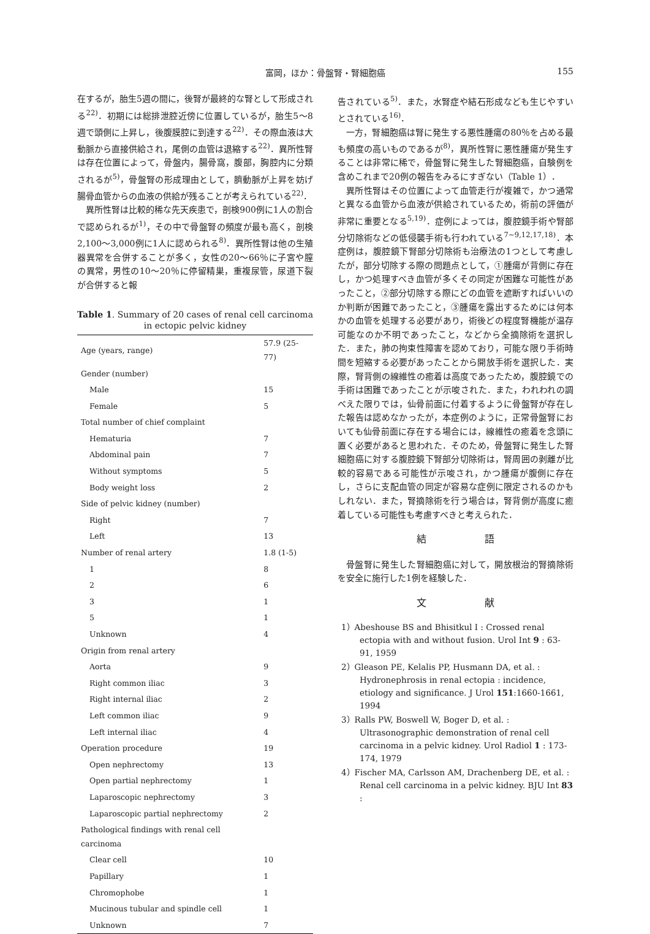富岡，ほか：骨盤腎・腎細胞癌
155
在するが，胎生5週の間に，後腎が最終的な腎として形成される<sup>22)</sup>．初期には総排泄腔近傍に位置しているが，胎生5～8週で頭側に上昇し，後腹膜腔に到達する<sup>22)</sup>．その際血液は大動脈から直接供給され，尾側の血管は退縮する<sup>22)</sup>．異所性腎は存在位置によって，骨盤内，腸骨窩，腹部，胸腔内に分類されるが<sup>5)</sup>，骨盤腎の形成理由として，臍動脈が上昇を妨げ腸骨血管からの血液の供給が残ることが考えられている<sup>22)</sup>．
異所性腎は比較的稀な先天疾患で，剖検900例に1人の割合で認められるが<sup>1)</sup>，その中で骨盤腎の頻度が最も高く，剖検2,100～3,000例に1人に認められる<sup>8)</sup>．異所性腎は他の生殖器異常を合併することが多く，女性の20～66％に子宮や膣の異常，男性の10～20％に停留精巣，重複尿管，尿道下裂が合併すると報
Table 1. Summary of 20 cases of renal cell carcinoma in ectopic pelvic kidney
| Age (years, range) | 57.9 (25-77) |
| Gender (number) | |
| Male | 15 |
| Female | 5 |
| Total number of chief complaint | |
| Hematuria | 7 |
| Abdominal pain | 7 |
| Without symptoms | 5 |
| Body weight loss | 2 |
| Side of pelvic kidney (number) | |
| Right | 7 |
| Left | 13 |
| Number of renal artery | 1.8 (1-5) |
| 1 | 8 |
| 2 | 6 |
| 3 | 1 |
| 5 | 1 |
| Unknown | 4 |
| Origin from renal artery | |
| Aorta | 9 |
| Right common iliac | 3 |
| Right internal iliac | 2 |
| Left common iliac | 9 |
| Left internal iliac | 4 |
| Operation procedure | 19 |
| Open nephrectomy | 13 |
| Open partial nephrectomy | 1 |
| Laparoscopic nephrectomy | 3 |
| Laparoscopic partial nephrectomy | 2 |
| Pathological findings with renal cell carcinoma | |
| Clear cell | 10 |
| Papillary | 1 |
| Chromophobe | 1 |
| Mucinous tubular and spindle cell | 1 |
| Unknown | 7 |
告されている<sup>5)</sup>．また，水腎症や結石形成なども生じやすいとされている<sup>16)</sup>．
一方，腎細胞癌は腎に発生する悪性腫瘍の80％を占める最も頻度の高いものであるが<sup>8)</sup>，異所性腎に悪性腫瘍が発生することは非常に稀で，骨盤腎に発生した腎細胞癌，自験例を含めこれまで20例の報告をみるにすぎない（Table 1）．
異所性腎はその位置によって血管走行が複雑で，かつ通常と異なる血管から血液が供給されているため，術前の評価が非常に重要となる<sup>5,19)</sup>．症例によっては，腹腔鏡手術や腎部分切除術などの低侵襲手術も行われている<sup>7~9,12,17,18)</sup>．本症例は，腹腔鏡下腎部分切除術も治療法の1つとして考慮したが，部分切除する際の問題点として，①腫瘍が背側に存在し，かつ処理すべき血管が多くその同定が困難な可能性があったこと，②部分切除する際にどの血管を遮断すればいいのか判断が困難であったこと，③腫瘍を露出するためには何本かの血管を処理する必要があり，術後どの程度腎機能が温存可能なのか不明であったこと，などから全摘除術を選択した．また，肺の拘束性障害を認めており，可能な限り手術時間を短縮する必要があったことから開放手術を選択した．実際，腎背側の線維性の癒着は高度であったため，腹腔鏡での手術は困難であったことが示唆された．また，われわれの調べえた限りでは，仙骨前面に付着するように骨盤腎が存在した報告は認めなかったが，本症例のように，正常骨盤腎においても仙骨前面に存在する場合には，線維性の癒着を念頭に置く必要があると思われた．そのため，骨盤腎に発生した腎細胞癌に対する腹腔鏡下腎部分切除術は，腎周囲の剥離が比較的容易である可能性が示唆され，かつ腫瘍が腹側に存在し，さらに支配血管の同定が容易な症例に限定されるのかもしれない．また，腎摘除術を行う場合は，腎背側が高度に癒着している可能性も考慮すべきと考えられた．
結 語
骨盤腎に発生した腎細胞癌に対して，開放根治的腎摘除術を安全に施行した1例を経験した．
文 献
1）Abeshouse BS and Bhisitkul I : Crossed renal ectopia with and without fusion. Urol Int 9 : 63-91, 1959
2）Gleason PE, Kelalis PP, Husmann DA, et al. : Hydronephrosis in renal ectopia : incidence, etiology and significance. J Urol 151:1660-1661, 1994
3）Ralls PW, Boswell W, Boger D, et al. : Ultrasonographic demonstration of renal cell carcinoma in a pelvic kidney. Urol Radiol 1 : 173-174, 1979
4）Fischer MA, Carlsson AM, Drachenberg DE, et al. : Renal cell carcinoma in a pelvic kidney. BJU Int 83 :